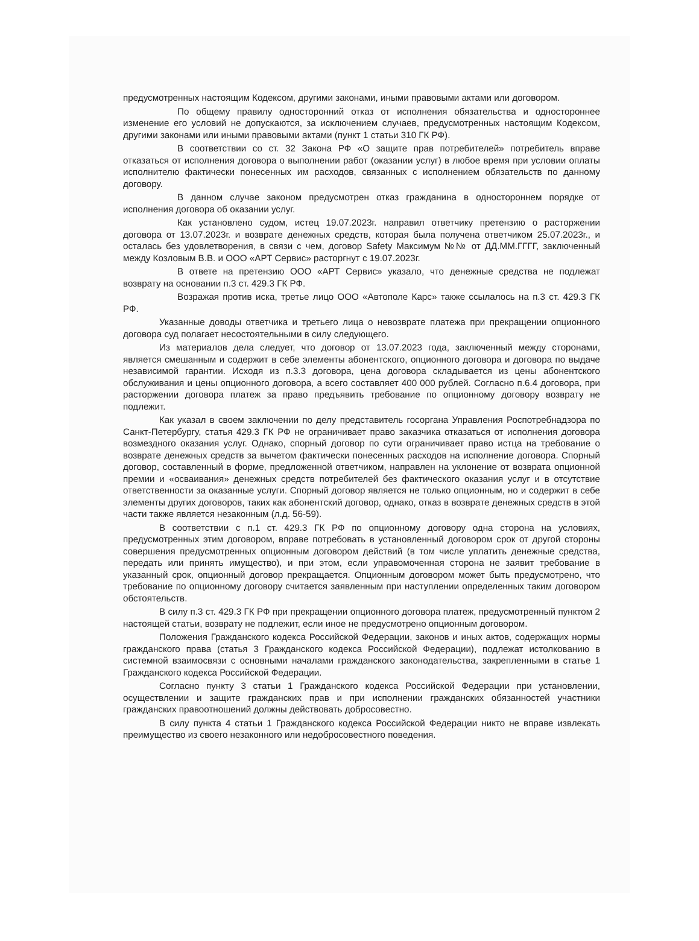предусмотренных настоящим Кодексом, другими законами, иными правовыми актами или договором.
По общему правилу односторонний отказ от исполнения обязательства и одностороннее изменение его условий не допускаются, за исключением случаев, предусмотренных настоящим Кодексом, другими законами или иными правовыми актами (пункт 1 статьи 310 ГК РФ).
В соответствии со ст. 32 Закона РФ «О защите прав потребителей» потребитель вправе отказаться от исполнения договора о выполнении работ (оказании услуг) в любое время при условии оплаты исполнителю фактически понесенных им расходов, связанных с исполнением обязательств по данному договору.
В данном случае законом предусмотрен отказ гражданина в одностороннем порядке от исполнения договора об оказании услуг.
Как установлено судом, истец 19.07.2023г. направил ответчику претензию о расторжении договора от 13.07.2023г. и возврате денежных средств, которая была получена ответчиком 25.07.2023г., и осталась без удовлетворения, в связи с чем, договор Safety Максимум №№ от ДД.ММ.ГГГГ, заключенный между Козловым В.В. и ООО «АРТ Сервис» расторгнут с 19.07.2023г.
В ответе на претензию ООО «АРТ Сервис» указало, что денежные средства не подлежат возврату на основании п.3 ст. 429.3 ГК РФ.
Возражая против иска, третье лицо ООО «Автополе Карс» также ссылалось на п.3 ст. 429.3 ГК РФ.
Указанные доводы ответчика и третьего лица о невозврате платежа при прекращении опционного договора суд полагает несостоятельными в силу следующего.
Из материалов дела следует, что договор от 13.07.2023 года, заключенный между сторонами, является смешанным и содержит в себе элементы абонентского, опционного договора и договора по выдаче независимой гарантии. Исходя из п.3.3 договора, цена договора складывается из цены абонентского обслуживания и цены опционного договора, а всего составляет 400 000 рублей. Согласно п.6.4 договора, при расторжении договора платеж за право предъявить требование по опционному договору возврату не подлежит.
Как указал в своем заключении по делу представитель госоргана Управления Роспотребнадзора по Санкт-Петербургу, статья 429.3 ГК РФ не ограничивает право заказчика отказаться от исполнения договора возмездного оказания услуг. Однако, спорный договор по сути ограничивает право истца на требование о возврате денежных средств за вычетом фактически понесенных расходов на исполнение договора. Спорный договор, составленный в форме, предложенной ответчиком, направлен на уклонение от возврата опционной премии и «осваивания» денежных средств потребителей без фактического оказания услуг и в отсутствие ответственности за оказанные услуги. Спорный договор является не только опционным, но и содержит в себе элементы других договоров, таких как абонентский договор, однако, отказ в возврате денежных средств в этой части также является незаконным (л.д. 56-59).
В соответствии с п.1 ст. 429.3 ГК РФ по опционному договору одна сторона на условиях, предусмотренных этим договором, вправе потребовать в установленный договором срок от другой стороны совершения предусмотренных опционным договором действий (в том числе уплатить денежные средства, передать или принять имущество), и при этом, если управомоченная сторона не заявит требование в указанный срок, опционный договор прекращается. Опционным договором может быть предусмотрено, что требование по опционному договору считается заявленным при наступлении определенных таким договором обстоятельств.
В силу п.3 ст. 429.3 ГК РФ при прекращении опционного договора платеж, предусмотренный пунктом 2 настоящей статьи, возврату не подлежит, если иное не предусмотрено опционным договором.
Положения Гражданского кодекса Российской Федерации, законов и иных актов, содержащих нормы гражданского права (статья 3 Гражданского кодекса Российской Федерации), подлежат истолкованию в системной взаимосвязи с основными началами гражданского законодательства, закрепленными в статье 1 Гражданского кодекса Российской Федерации.
Согласно пункту 3 статьи 1 Гражданского кодекса Российской Федерации при установлении, осуществлении и защите гражданских прав и при исполнении гражданских обязанностей участники гражданских правоотношений должны действовать добросовестно.
В силу пункта 4 статьи 1 Гражданского кодекса Российской Федерации никто не вправе извлекать преимущество из своего незаконного или недобросовестного поведения.